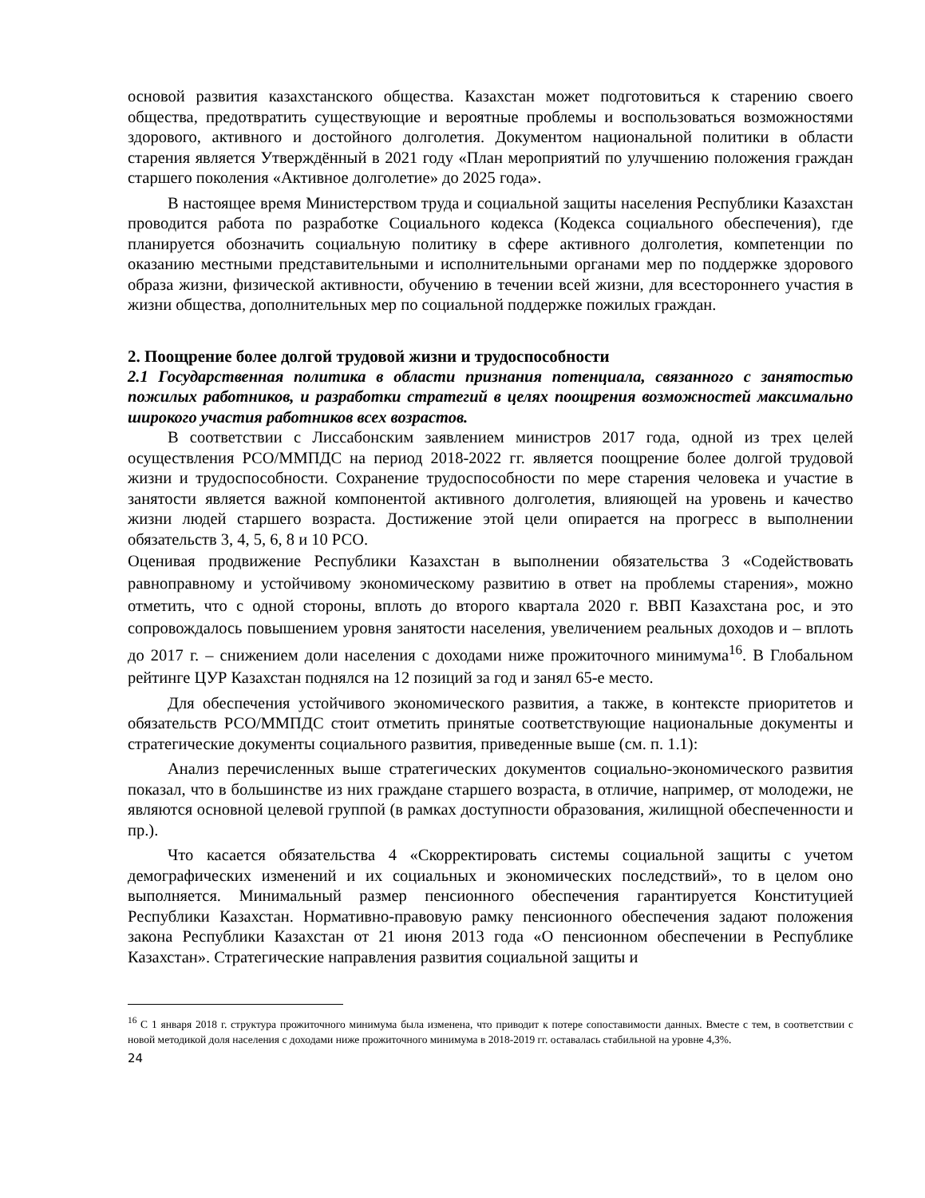основой развития казахстанского общества. Казахстан может подготовиться к старению своего общества, предотвратить существующие и вероятные проблемы и воспользоваться возможностями здорового, активного и достойного долголетия. Документом национальной политики в области старения является Утверждённый в 2021 году «План мероприятий по улучшению положения граждан старшего поколения «Активное долголетие» до 2025 года».
В настоящее время Министерством труда и социальной защиты населения Республики Казахстан проводится работа по разработке Социального кодекса (Кодекса социального обеспечения), где планируется обозначить социальную политику в сфере активного долголетия, компетенции по оказанию местными представительными и исполнительными органами мер по поддержке здорового образа жизни, физической активности, обучению в течении всей жизни, для всестороннего участия в жизни общества, дополнительных мер по социальной поддержке пожилых граждан.
2. Поощрение более долгой трудовой жизни и трудоспособности
2.1 Государственная политика в области признания потенциала, связанного с занятостью пожилых работников, и разработки стратегий в целях поощрения возможностей максимально широкого участия работников всех возрастов.
В соответствии с Лиссабонским заявлением министров 2017 года, одной из трех целей осуществления РСО/ММПДС на период 2018-2022 гг. является поощрение более долгой трудовой жизни и трудоспособности. Сохранение трудоспособности по мере старения человека и участие в занятости является важной компонентой активного долголетия, влияющей на уровень и качество жизни людей старшего возраста. Достижение этой цели опирается на прогресс в выполнении обязательств 3, 4, 5, 6, 8 и 10 РСО.
Оценивая продвижение Республики Казахстан в выполнении обязательства 3 «Содействовать равноправному и устойчивому экономическому развитию в ответ на проблемы старения», можно отметить, что с одной стороны, вплоть до второго квартала 2020 г. ВВП Казахстана рос, и это сопровождалось повышением уровня занятости населения, увеличением реальных доходов и – вплоть до 2017 г. – снижением доли населения с доходами ниже прожиточного минимума<sup>16</sup>. В Глобальном рейтинге ЦУР Казахстан поднялся на 12 позиций за год и занял 65-е место.
Для обеспечения устойчивого экономического развития, а также, в контексте приоритетов и обязательств РСО/ММПДС стоит отметить принятые соответствующие национальные документы и стратегические документы социального развития, приведенные выше (см. п. 1.1):
Анализ перечисленных выше стратегических документов социально-экономического развития показал, что в большинстве из них граждане старшего возраста, в отличие, например, от молодежи, не являются основной целевой группой (в рамках доступности образования, жилищной обеспеченности и пр.).
Что касается обязательства 4 «Скорректировать системы социальной защиты с учетом демографических изменений и их социальных и экономических последствий», то в целом оно выполняется. Минимальный размер пенсионного обеспечения гарантируется Конституцией Республики Казахстан. Нормативно-правовую рамку пенсионного обеспечения задают положения закона Республики Казахстан от 21 июня 2013 года «О пенсионном обеспечении в Республике Казахстан». Стратегические направления развития социальной защиты и
<sup>16</sup> С 1 января 2018 г. структура прожиточного минимума была изменена, что приводит к потере сопоставимости данных. Вместе с тем, в соответствии с новой методикой доля населения с доходами ниже прожиточного минимума в 2018-2019 гг. оставалась стабильной на уровне 4,3%.
24